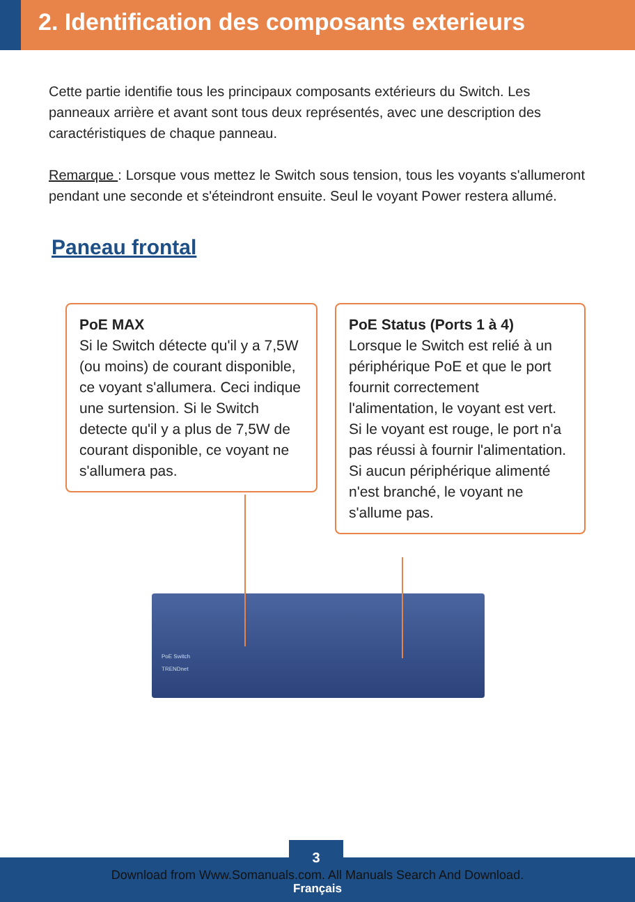2. Identification des composants exterieurs
Cette partie identifie tous les principaux composants extérieurs du Switch. Les panneaux arrière et avant sont tous deux représentés, avec une description des caractéristiques de chaque panneau.
Remarque : Lorsque vous mettez le Switch sous tension, tous les voyants s'allumeront pendant une seconde et s'éteindront ensuite. Seul le voyant Power restera allumé.
Paneau frontal
PoE MAX
Si le Switch détecte qu'il y a 7,5W (ou moins) de courant disponible, ce voyant s'allumera. Ceci indique une surtension. Si le Switch detecte qu'il y a plus de 7,5W de courant disponible, ce voyant ne s'allumera pas.
PoE Status (Ports 1 à 4)
Lorsque le Switch est relié à un périphérique PoE et que le port fournit correctement l'alimentation, le voyant est vert. Si le voyant est rouge, le port n'a pas réussi à fournir l'alimentation. Si aucun périphérique alimenté n'est branché, le voyant ne s'allume pas.
PoE Switch
TRENDnet
3
Download from Www.Somanuals.com. All Manuals Search And Download.
Français